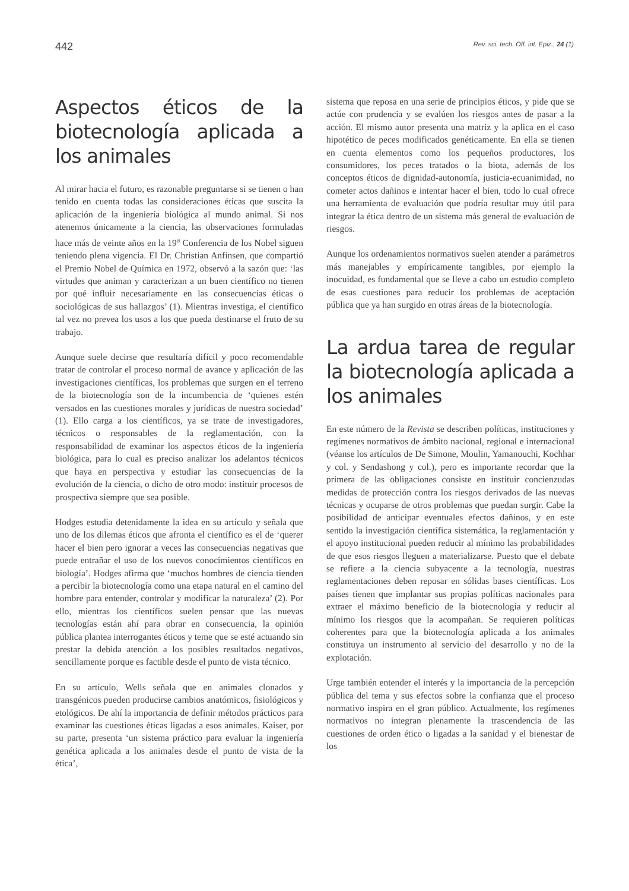442 Rev. sci. tech. Off. int. Epiz., 24 (1)
Aspectos éticos de la biotecnología aplicada a los animales
Al mirar hacia el futuro, es razonable preguntarse si se tienen o han tenido en cuenta todas las consideraciones éticas que suscita la aplicación de la ingeniería biológica al mundo animal. Si nos atenemos únicamente a la ciencia, las observaciones formuladas hace más de veinte años en la 19<sup>a</sup> Conferencia de los Nobel siguen teniendo plena vigencia. El Dr. Christian Anfinsen, que compartió el Premio Nobel de Química en 1972, observó a la sazón que: ‘las virtudes que animan y caracterizan a un buen científico no tienen por qué influir necesariamente en las consecuencias éticas o sociológicas de sus hallazgos’ (1). Mientras investiga, el científico tal vez no prevea los usos a los que pueda destinarse el fruto de su trabajo.
Aunque suele decirse que resultaría difícil y poco recomendable tratar de controlar el proceso normal de avance y aplicación de las investigaciones científicas, los problemas que surgen en el terreno de la biotecnología son de la incumbencia de ‘quienes estén versados en las cuestiones morales y jurídicas de nuestra sociedad’ (1). Ello carga a los científicos, ya se trate de investigadores, técnicos o responsables de la reglamentación, con la responsabilidad de examinar los aspectos éticos de la ingeniería biológica, para lo cual es preciso analizar los adelantos técnicos que haya en perspectiva y estudiar las consecuencias de la evolución de la ciencia, o dicho de otro modo: instituir procesos de prospectiva siempre que sea posible.
Hodges estudia detenidamente la idea en su artículo y señala que uno de los dilemas éticos que afronta el científico es el de ‘querer hacer el bien pero ignorar a veces las consecuencias negativas que puede entrañar el uso de los nuevos conocimientos científicos en biología’. Hodges afirma que ‘muchos hombres de ciencia tienden a percibir la biotecnología como una etapa natural en el camino del hombre para entender, controlar y modificar la naturaleza’ (2). Por ello, mientras los científicos suelen pensar que las nuevas tecnologías están ahí para obrar en consecuencia, la opinión pública plantea interrogantes éticos y teme que se esté actuando sin prestar la debida atención a los posibles resultados negativos, sencillamente porque es factible desde el punto de vista técnico.
En su artículo, Wells señala que en animales clonados y transgénicos pueden producirse cambios anatómicos, fisiológicos y etológicos. De ahí la importancia de definir métodos prácticos para examinar las cuestiones éticas ligadas a esos animales. Kaiser, por su parte, presenta ‘un sistema práctico para evaluar la ingeniería genética aplicada a los animales desde el punto de vista de la ética’,
sistema que reposa en una serie de principios éticos, y pide que se actúe con prudencia y se evalúen los riesgos antes de pasar a la acción. El mismo autor presenta una matriz y la aplica en el caso hipotético de peces modificados genéticamente. En ella se tienen en cuenta elementos como los pequeños productores, los consumidores, los peces tratados o la biota, además de los conceptos éticos de dignidad-autonomía, justicia-ecuanimidad, no cometer actos dañinos e intentar hacer el bien, todo lo cual ofrece una herramienta de evaluación que podría resultar muy útil para integrar la ética dentro de un sistema más general de evaluación de riesgos.
Aunque los ordenamientos normativos suelen atender a parámetros más manejables y empíricamente tangibles, por ejemplo la inocuidad, es fundamental que se lleve a cabo un estudio completo de esas cuestiones para reducir los problemas de aceptación pública que ya han surgido en otras áreas de la biotecnología.
La ardua tarea de regular la biotecnología aplicada a los animales
En este número de la Revista se describen políticas, instituciones y regímenes normativos de ámbito nacional, regional e internacional (véanse los artículos de De Simone, Moulin, Yamanouchi, Kochhar y col. y Sendashong y col.), pero es importante recordar que la primera de las obligaciones consiste en instituir concienzudas medidas de protección contra los riesgos derivados de las nuevas técnicas y ocuparse de otros problemas que puedan surgir. Cabe la posibilidad de anticipar eventuales efectos dañinos, y en este sentido la investigación científica sistemática, la reglamentación y el apoyo institucional pueden reducir al mínimo las probabilidades de que esos riesgos lleguen a materializarse. Puesto que el debate se refiere a la ciencia subyacente a la tecnología, nuestras reglamentaciones deben reposar en sólidas bases científicas. Los países tienen que implantar sus propias políticas nacionales para extraer el máximo beneficio de la biotecnología y reducir al mínimo los riesgos que la acompañan. Se requieren políticas coherentes para que la biotecnología aplicada a los animales constituya un instrumento al servicio del desarrollo y no de la explotación.
Urge también entender el interés y la importancia de la percepción pública del tema y sus efectos sobre la confianza que el proceso normativo inspira en el gran público. Actualmente, los regímenes normativos no integran plenamente la trascendencia de las cuestiones de orden ético o ligadas a la sanidad y el bienestar de los